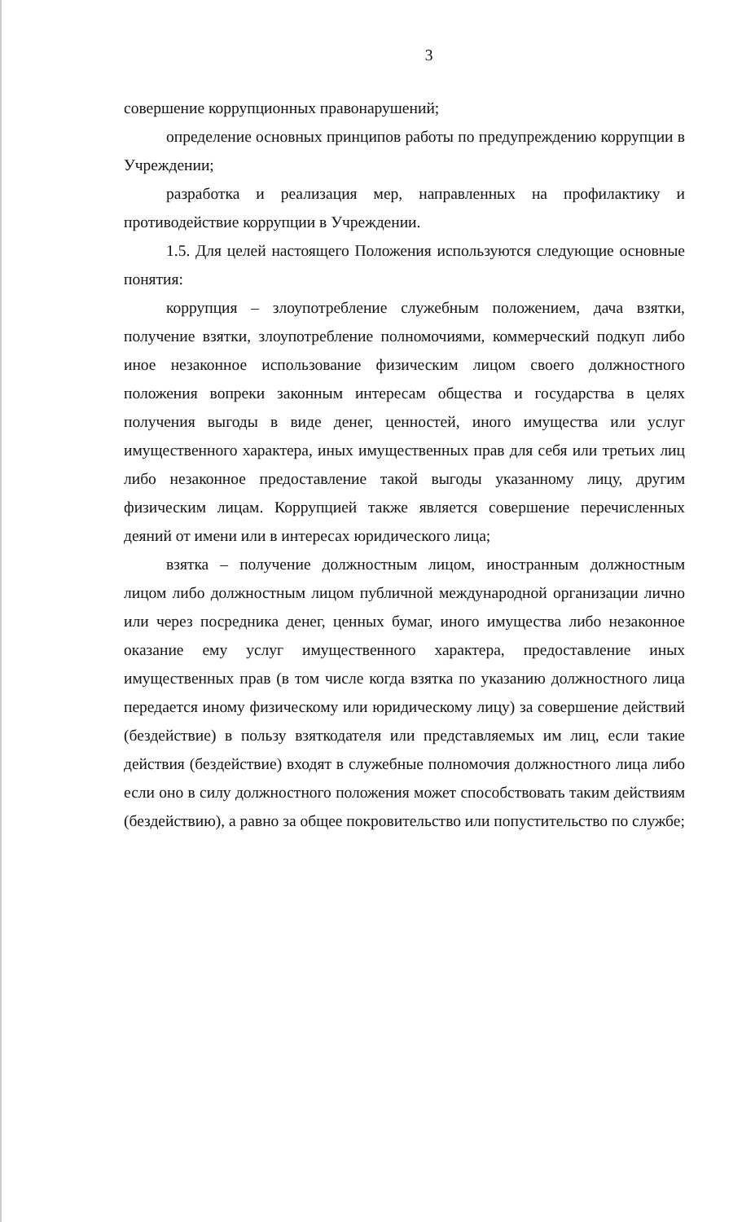3
совершение коррупционных правонарушений;
определение основных принципов работы по предупреждению коррупции в Учреждении;
разработка и реализация мер, направленных на профилактику и противодействие коррупции в Учреждении.
1.5. Для целей настоящего Положения используются следующие основные понятия:
коррупция – злоупотребление служебным положением, дача взятки, получение взятки, злоупотребление полномочиями, коммерческий подкуп либо иное незаконное использование физическим лицом своего должностного положения вопреки законным интересам общества и государства в целях получения выгоды в виде денег, ценностей, иного имущества или услуг имущественного характера, иных имущественных прав для себя или третьих лиц либо незаконное предоставление такой выгоды указанному лицу, другим физическим лицам. Коррупцией также является совершение перечисленных деяний от имени или в интересах юридического лица;
взятка – получение должностным лицом, иностранным должностным лицом либо должностным лицом публичной международной организации лично или через посредника денег, ценных бумаг, иного имущества либо незаконное оказание ему услуг имущественного характера, предоставление иных имущественных прав (в том числе когда взятка по указанию должностного лица передается иному физическому или юридическому лицу) за совершение действий (бездействие) в пользу взяткодателя или представляемых им лиц, если такие действия (бездействие) входят в служебные полномочия должностного лица либо если оно в силу должностного положения может способствовать таким действиям (бездействию), а равно за общее покровительство или попустительство по службе;